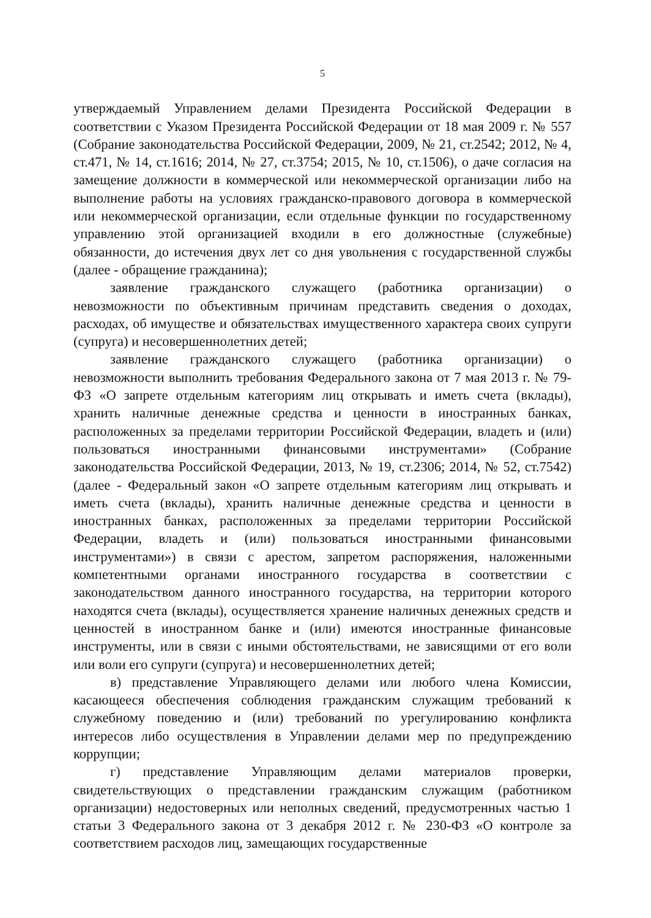5
утверждаемый Управлением делами Президента Российской Федерации в соответствии с Указом Президента Российской Федерации от 18 мая 2009 г. № 557 (Собрание законодательства Российской Федерации, 2009, № 21, ст.2542; 2012, № 4, ст.471, № 14, ст.1616; 2014, № 27, ст.3754; 2015, № 10, ст.1506), о даче согласия на замещение должности в коммерческой или некоммерческой организации либо на выполнение работы на условиях гражданско-правового договора в коммерческой или некоммерческой организации, если отдельные функции по государственному управлению этой организацией входили в его должностные (служебные) обязанности, до истечения двух лет со дня увольнения с государственной службы (далее - обращение гражданина);
заявление гражданского служащего (работника организации) о невозможности по объективным причинам представить сведения о доходах, расходах, об имуществе и обязательствах имущественного характера своих супруги (супруга) и несовершеннолетних детей;
заявление гражданского служащего (работника организации) о невозможности выполнить требования Федерального закона от 7 мая 2013 г. № 79-ФЗ «О запрете отдельным категориям лиц открывать и иметь счета (вклады), хранить наличные денежные средства и ценности в иностранных банках, расположенных за пределами территории Российской Федерации, владеть и (или) пользоваться иностранными финансовыми инструментами» (Собрание законодательства Российской Федерации, 2013, № 19, ст.2306; 2014, № 52, ст.7542) (далее - Федеральный закон «О запрете отдельным категориям лиц открывать и иметь счета (вклады), хранить наличные денежные средства и ценности в иностранных банках, расположенных за пределами территории Российской Федерации, владеть и (или) пользоваться иностранными финансовыми инструментами») в связи с арестом, запретом распоряжения, наложенными компетентными органами иностранного государства в соответствии с законодательством данного иностранного государства, на территории которого находятся счета (вклады), осуществляется хранение наличных денежных средств и ценностей в иностранном банке и (или) имеются иностранные финансовые инструменты, или в связи с иными обстоятельствами, не зависящими от его воли или воли его супруги (супруга) и несовершеннолетних детей;
в) представление Управляющего делами или любого члена Комиссии, касающееся обеспечения соблюдения гражданским служащим требований к служебному поведению и (или) требований по урегулированию конфликта интересов либо осуществления в Управлении делами мер по предупреждению коррупции;
г) представление Управляющим делами материалов проверки, свидетельствующих о представлении гражданским служащим (работником организации) недостоверных или неполных сведений, предусмотренных частью 1 статьи 3 Федерального закона от 3 декабря 2012 г. № 230-ФЗ «О контроле за соответствием расходов лиц, замещающих государственные